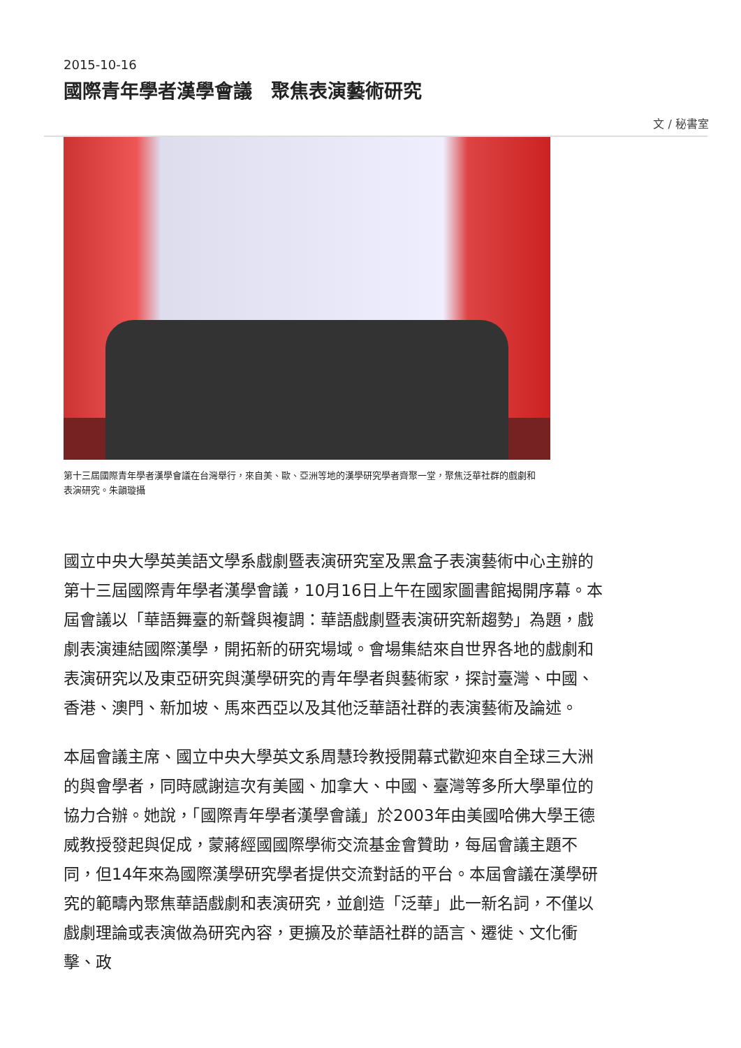2015-10-16
國際青年學者漢學會議　聚焦表演藝術研究
文 / 秘書室
第十三屆國際青年學者漢學會議在台灣舉行，來自美、歐、亞洲等地的漢學研究學者齊聚一堂，聚焦泛華社群的戲劇和表演研究。朱韻璇攝
國立中央大學英美語文學系戲劇暨表演研究室及黑盒子表演藝術中心主辦的第十三屆國際青年學者漢學會議，10月16日上午在國家圖書館揭開序幕。本屆會議以「華語舞臺的新聲與複調：華語戲劇暨表演研究新趨勢」為題，戲劇表演連結國際漢學，開拓新的研究場域。會場集結來自世界各地的戲劇和表演研究以及東亞研究與漢學研究的青年學者與藝術家，探討臺灣、中國、香港、澳門、新加坡、馬來西亞以及其他泛華語社群的表演藝術及論述。
本屆會議主席、國立中央大學英文系周慧玲教授開幕式歡迎來自全球三大洲的與會學者，同時感謝這次有美國、加拿大、中國、臺灣等多所大學單位的協力合辦。她說，「國際青年學者漢學會議」於2003年由美國哈佛大學王德威教授發起與促成，蒙蔣經國國際學術交流基金會贊助，每屆會議主題不同，但14年來為國際漢學研究學者提供交流對話的平台。本屆會議在漢學研究的範疇內聚焦華語戲劇和表演研究，並創造「泛華」此一新名詞，不僅以戲劇理論或表演做為研究內容，更擴及於華語社群的語言、遷徙、文化衝擊、政